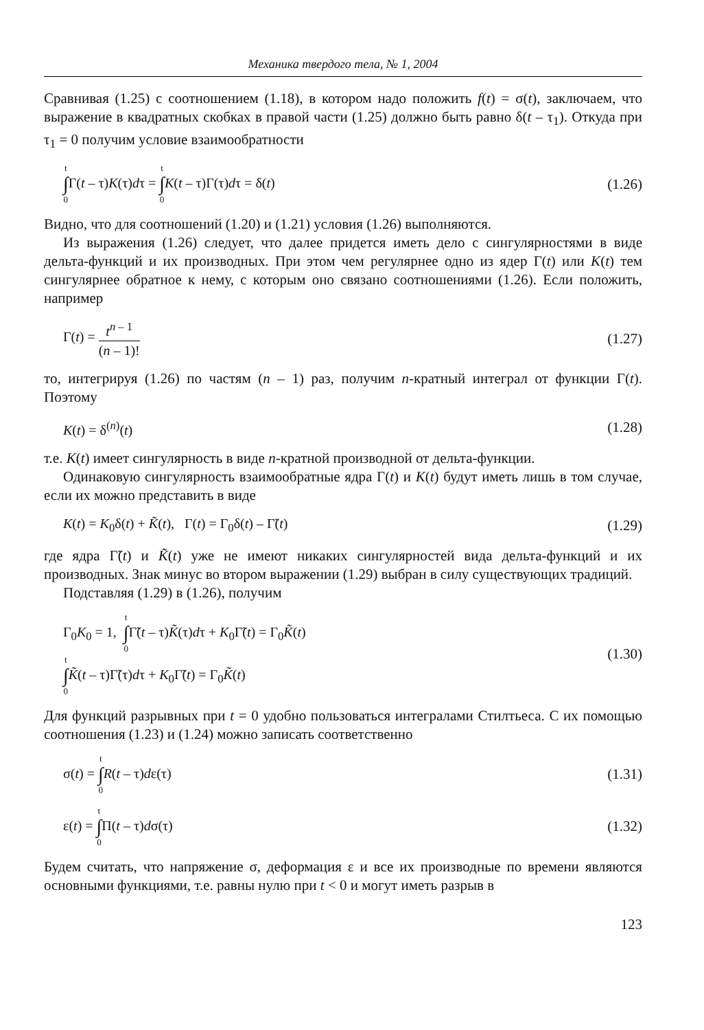Механика твердого тела, № 1, 2004
Сравнивая (1.25) с соотношением (1.18), в котором надо положить f(t) = σ(t), заключаем, что выражение в квадратных скобках в правой части (1.25) должно быть равно δ(t – τ<sub>1</sub>). Откуда при τ<sub>1</sub> = 0 получим условие взаимообратности
t ∫ 0 Γ(t – τ)K(τ)dτ = t ∫ 0 K(t – τ)Γ(τ)dτ = δ(t) (1.26)
Видно, что для соотношений (1.20) и (1.21) условия (1.26) выполняются.
Из выражения (1.26) следует, что далее придется иметь дело с сингулярностями в виде дельта-функций и их производных. При этом чем регулярнее одно из ядер Γ(t) или K(t) тем сингулярнее обратное к нему, с которым оно связано соотношениями (1.26). Если положить, например
Γ(t) = t<sup>n – 1</sup> (n – 1)! (1.27)
то, интегрируя (1.26) по частям (n – 1) раз, получим n-кратный интеграл от функции Γ(t). Поэтому
K(t) = δ<sup>(n)</sup>(t) (1.28)
т.е. K(t) имеет сингулярность в виде n-кратной производной от дельта-функции.
Одинаковую сингулярность взаимообратные ядра Γ(t) и K(t) будут иметь лишь в том случае, если их можно представить в виде
K(t) = K<sub>0</sub>δ(t) + K̃(t), Γ(t) = Γ<sub>0</sub>δ(t) – Γ̃(t) (1.29)
где ядра Γ̃(t) и K̃(t) уже не имеют никаких сингулярностей вида дельта-функций и их производных. Знак минус во втором выражении (1.29) выбран в силу существующих традиций.
Подставляя (1.29) в (1.26), получим
Γ<sub>0</sub>K<sub>0</sub> = 1, t ∫ 0 Γ̃(t – τ)K̃(τ)dτ + K<sub>0</sub>Γ̃(t) = Γ<sub>0</sub>K̃(t)
t ∫ 0 K̃(t – τ)Γ̃(τ)dτ + K<sub>0</sub>Γ̃(t) = Γ<sub>0</sub>K̃(t) (1.30)
Для функций разрывных при t = 0 удобно пользоваться интегралами Стилтьеса. С их помощью соотношения (1.23) и (1.24) можно записать соответственно
σ(t) = t ∫ 0 R(t – τ)dε(τ) (1.31)
ε(t) = t ∫ 0 Π(t – τ)dσ(τ) (1.32)
Будем считать, что напряжение σ, деформация ε и все их производные по времени являются основными функциями, т.е. равны нулю при t < 0 и могут иметь разрыв в
123